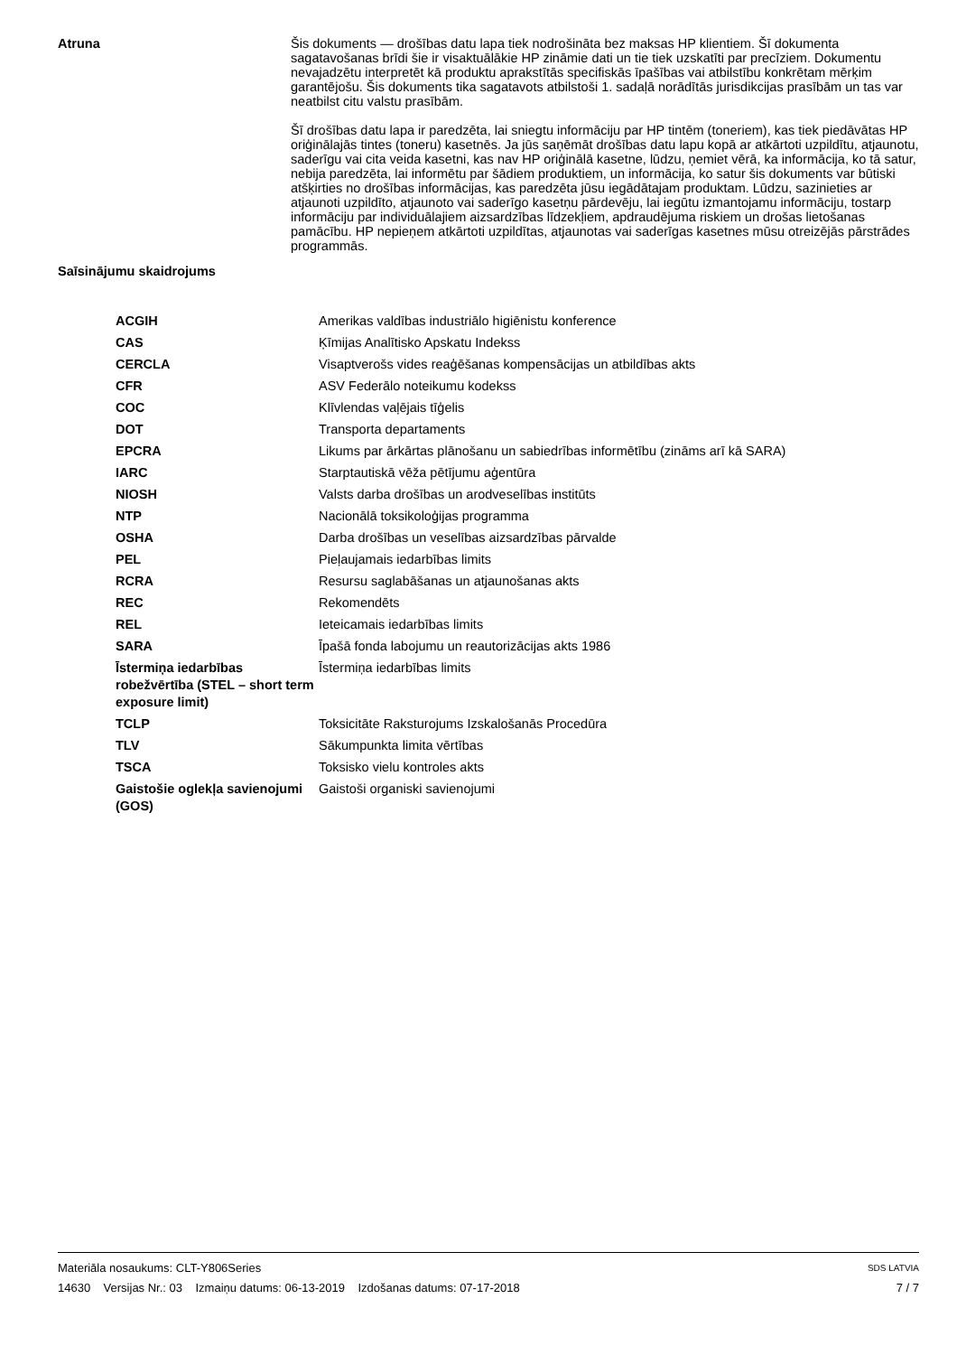Atruna
Šis dokuments — drošības datu lapa tiek nodrošināta bez maksas HP klientiem. Šī dokumenta sagatavošanas brīdi šie ir visaktuālākie HP zināmie dati un tie tiek uzskatīti par precīziem. Dokumentu nevajadzētu interpretēt kā produktu aprakstītās specifiskās īpašības vai atbilstību konkrētam mērķim garantējošu. Šis dokuments tika sagatavots atbilstoši 1. sadaļā norādītās jurisdikcijas prasībām un tas var neatbilst citu valstu prasībām.
Šī drošības datu lapa ir paredzēta, lai sniegtu informāciju par HP tintēm (toneriem), kas tiek piedāvātas HP oriģinālajās tintes (toneru) kasetnēs. Ja jūs saņēmāt drošības datu lapu kopā ar atkārtoti uzpildītu, atjaunotu, saderīgu vai cita veida kasetni, kas nav HP oriģinālā kasetne, lūdzu, ņemiet vērā, ka informācija, ko tā satur, nebija paredzēta, lai informētu par šādiem produktiem, un informācija, ko satur šis dokuments var būtiski atšķirties no drošības informācijas, kas paredzēta jūsu iegādātajam produktam. Lūdzu, sazinieties ar atjaunoti uzpildīto, atjaunoto vai saderīgo kasetņu pārdevēju, lai iegūtu izmantojamu informāciju, tostarp informāciju par individuālajiem aizsardzības līdzekļiem, apdraudējuma riskiem un drošas lietošanas pamācību. HP nepieņem atkārtoti uzpildītas, atjaunotas vai saderīgas kasetnes mūsu otreizējās pārstrādes programmās.
Saīsinājumu skaidrojums
| ACGIH | Amerikas valdības industriālo higiēnistu konference |
| CAS | Ķīmijas Analītisko Apskatu Indekss |
| CERCLA | Visaptverošs vides reaģēšanas kompensācijas un atbildības akts |
| CFR | ASV Federālo noteikumu kodekss |
| COC | Klīvlendas vaļējais tīģelis |
| DOT | Transporta departaments |
| EPCRA | Likums par ārkārtas plānošanu un sabiedrības informētību (zināms arī kā SARA) |
| IARC | Starptautiskā vēža pētījumu aģentūra |
| NIOSH | Valsts darba drošības un arodveselības institūts |
| NTP | Nacionālā toksikoloģijas programma |
| OSHA | Darba drošības un veselības aizsardzības pārvalde |
| PEL | Pieļaujamais iedarbības limits |
| RCRA | Resursu saglabāšanas un atjaunošanas akts |
| REC | Rekomendēts |
| REL | Ieteicamais iedarbības limits |
| SARA | Īpašā fonda labojumu un reautorizācijas akts 1986 |
| Īstermiņa iedarbības robežvērtība (STEL – short term exposure limit) | Īstermiņa iedarbības limits |
| TCLP | Toksicitāte Raksturojums Izskalošanās Procedūra |
| TLV | Sākumpunkta limita vērtības |
| TSCA | Toksisko vielu kontroles akts |
| Gaistošie oglekļa savienojumi (GOS) | Gaistoši organiski savienojumi |
Materiāla nosaukums: CLT-Y806Series SDS LATVIA
14630 Versijas Nr.: 03 Izmaiņu datums: 06-13-2019 Izdošanas datums: 07-17-2018 7 / 7